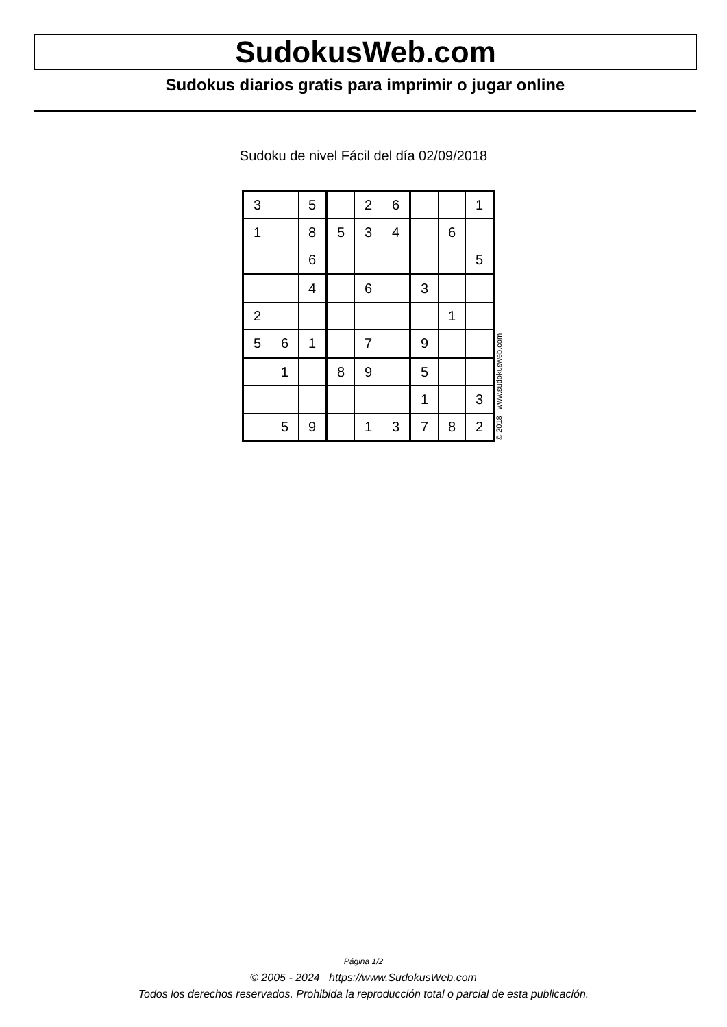SudokusWeb.com
Sudokus diarios gratis para imprimir o jugar online
Sudoku de nivel Fácil del día 02/09/2018
| 3 | | 5 | | 2 | 6 | | | 1 |
| 1 | | 8 | 5 | 3 | 4 | | 6 | |
| | | 6 | | | | | | 5 |
| | | 4 | | 6 | | 3 | | |
| 2 | | | | | | | 1 | |
| 5 | 6 | 1 | | 7 | | 9 | | |
| | 1 | | 8 | 9 | | 5 | | |
| | | | | | | 1 | | 3 |
| | 5 | 9 | | 1 | 3 | 7 | 8 | 2 |
© 2018 www.sudokusweb.com
Página 1/2
© 2005 - 2024 https://www.SudokusWeb.com
Todos los derechos reservados. Prohibida la reproducción total o parcial de esta publicación.